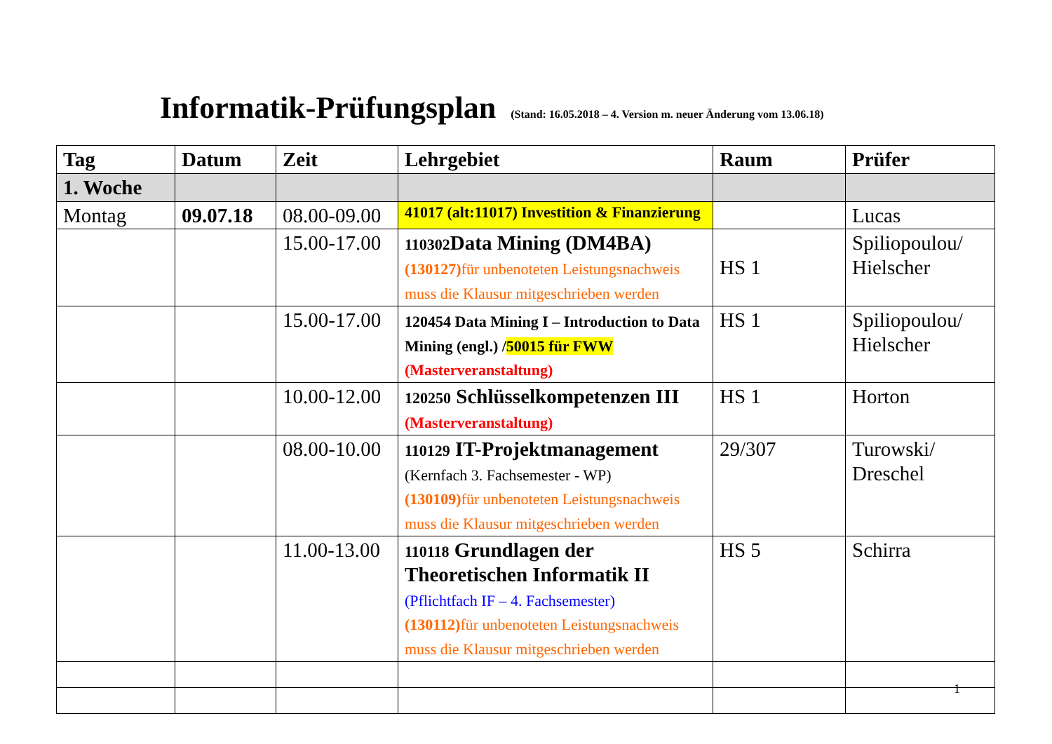Informatik-Prüfungsplan (Stand: 16.05.2018 – 4. Version m. neuer Änderung vom 13.06.18)
| Tag | Datum | Zeit | Lehrgebiet | Raum | Prüfer |
| --- | --- | --- | --- | --- | --- |
| 1. Woche | | | | | |
| Montag | 09.07.18 | 08.00-09.00 | 41017 (alt:11017) Investition & Finanzierung | | Lucas |
| | | 15.00-17.00 | 110302 Data Mining (DM4BA) (130127) für unbenoteten Leistungsnachweis muss die Klausur mitgeschrieben werden | HS 1 | Spiliopoulou/ Hielscher |
| | | 15.00-17.00 | 120454 Data Mining I – Introduction to Data Mining (engl.) / 50015 für FWW (Masterveranstaltung) | HS 1 | Spiliopoulou/ Hielscher |
| | | 10.00-12.00 | 120250 Schlüsselkompetenzen III (Masterveranstaltung) | HS 1 | Horton |
| | | 08.00-10.00 | 110129 IT-Projektmanagement (Kernfach 3. Fachsemester - WP) (130109) für unbenoteten Leistungsnachweis muss die Klausur mitgeschrieben werden | 29/307 | Turowski/ Dreschel |
| | | 11.00-13.00 | 110118 Grundlagen der Theoretischen Informatik II (Pflichtfach IF – 4. Fachsemester) (130112) für unbenoteten Leistungsnachweis muss die Klausur mitgeschrieben werden | HS 5 | Schirra |
1